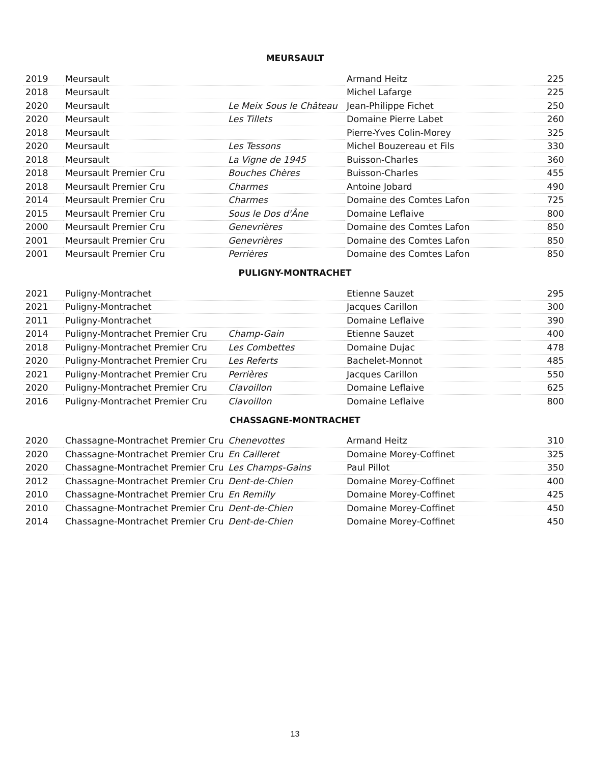MEURSAULT
| 2019 | Meursault | | Armand Heitz | 225 |
| 2018 | Meursault | | Michel Lafarge | 225 |
| 2020 | Meursault | Le Meix Sous le Château | Jean-Philippe Fichet | 250 |
| 2020 | Meursault | Les Tillets | Domaine Pierre Labet | 260 |
| 2018 | Meursault | | Pierre-Yves Colin-Morey | 325 |
| 2020 | Meursault | Les Tessons | Michel Bouzereau et Fils | 330 |
| 2018 | Meursault | La Vigne de 1945 | Buisson-Charles | 360 |
| 2018 | Meursault Premier Cru | Bouches Chères | Buisson-Charles | 455 |
| 2018 | Meursault Premier Cru | Charmes | Antoine Jobard | 490 |
| 2014 | Meursault Premier Cru | Charmes | Domaine des Comtes Lafon | 725 |
| 2015 | Meursault Premier Cru | Sous le Dos d'Âne | Domaine Leflaive | 800 |
| 2000 | Meursault Premier Cru | Genevrières | Domaine des Comtes Lafon | 850 |
| 2001 | Meursault Premier Cru | Genevrières | Domaine des Comtes Lafon | 850 |
| 2001 | Meursault Premier Cru | Perrières | Domaine des Comtes Lafon | 850 |
PULIGNY-MONTRACHET
| 2021 | Puligny-Montrachet | | Etienne Sauzet | 295 |
| 2021 | Puligny-Montrachet | | Jacques Carillon | 300 |
| 2011 | Puligny-Montrachet | | Domaine Leflaive | 390 |
| 2014 | Puligny-Montrachet Premier Cru | Champ-Gain | Etienne Sauzet | 400 |
| 2018 | Puligny-Montrachet Premier Cru | Les Combettes | Domaine Dujac | 478 |
| 2020 | Puligny-Montrachet Premier Cru | Les Referts | Bachelet-Monnot | 485 |
| 2021 | Puligny-Montrachet Premier Cru | Perrières | Jacques Carillon | 550 |
| 2020 | Puligny-Montrachet Premier Cru | Clavoillon | Domaine Leflaive | 625 |
| 2016 | Puligny-Montrachet Premier Cru | Clavoillon | Domaine Leflaive | 800 |
CHASSAGNE-MONTRACHET
| 2020 | Chassagne-Montrachet Premier Cru | Chenevottes | Armand Heitz | 310 |
| 2020 | Chassagne-Montrachet Premier Cru | En Cailleret | Domaine Morey-Coffinet | 325 |
| 2020 | Chassagne-Montrachet Premier Cru | Les Champs-Gains | Paul Pillot | 350 |
| 2012 | Chassagne-Montrachet Premier Cru | Dent-de-Chien | Domaine Morey-Coffinet | 400 |
| 2010 | Chassagne-Montrachet Premier Cru | En Remilly | Domaine Morey-Coffinet | 425 |
| 2010 | Chassagne-Montrachet Premier Cru | Dent-de-Chien | Domaine Morey-Coffinet | 450 |
| 2014 | Chassagne-Montrachet Premier Cru | Dent-de-Chien | Domaine Morey-Coffinet | 450 |
13